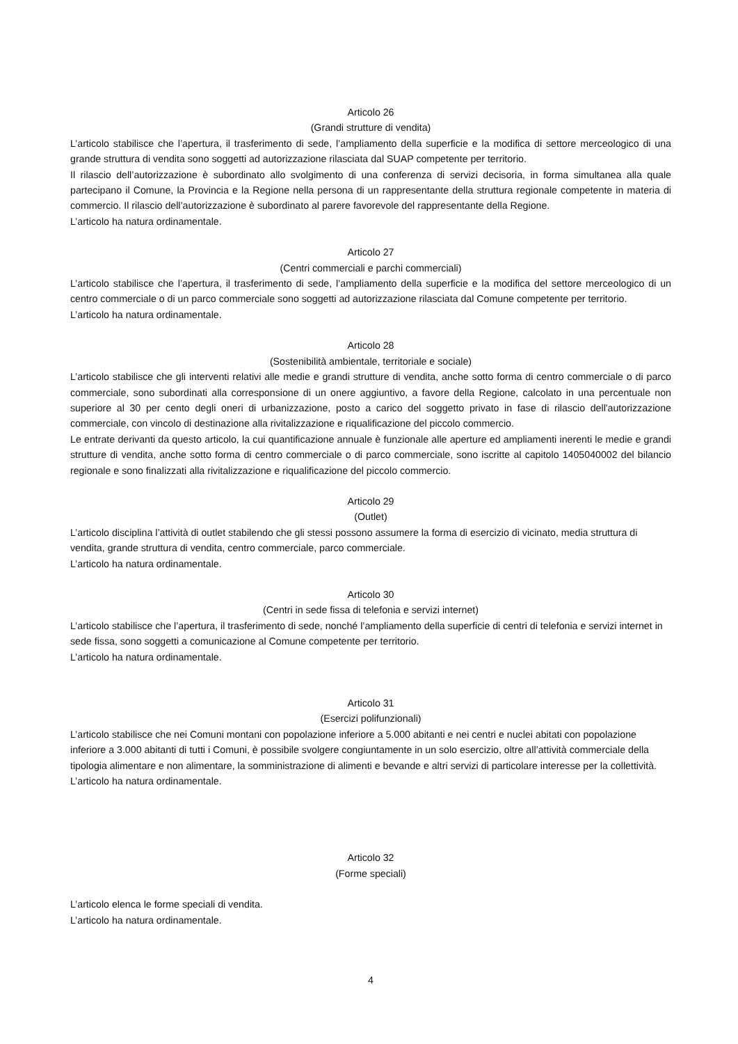Articolo 26
(Grandi strutture di vendita)
L’articolo stabilisce che l’apertura, il trasferimento di sede, l’ampliamento della superficie e la modifica di settore merceologico di una grande struttura di vendita sono soggetti ad autorizzazione rilasciata dal SUAP competente per territorio.
Il rilascio dell’autorizzazione è subordinato allo svolgimento di una conferenza di servizi decisoria, in forma simultanea alla quale partecipano il Comune, la Provincia e la Regione nella persona di un rappresentante della struttura regionale competente in materia di commercio. Il rilascio dell’autorizzazione è subordinato al parere favorevole del rappresentante della Regione.
L’articolo ha natura ordinamentale.
Articolo 27
(Centri commerciali e parchi commerciali)
L’articolo stabilisce che l’apertura, il trasferimento di sede, l’ampliamento della superficie e la modifica del settore merceologico di un centro commerciale o di un parco commerciale sono soggetti ad autorizzazione rilasciata dal Comune competente per territorio.
L’articolo ha natura ordinamentale.
Articolo 28
(Sostenibilità ambientale, territoriale e sociale)
L’articolo stabilisce che gli interventi relativi alle medie e grandi strutture di vendita, anche sotto forma di centro commerciale o di parco commerciale, sono subordinati alla corresponsione di un onere aggiuntivo, a favore della Regione, calcolato in una percentuale non superiore al 30 per cento degli oneri di urbanizzazione, posto a carico del soggetto privato in fase di rilascio dell'autorizzazione commerciale, con vincolo di destinazione alla rivitalizzazione e riqualificazione del piccolo commercio.
Le entrate derivanti da questo articolo, la cui quantificazione annuale è funzionale alle aperture ed ampliamenti inerenti le medie e grandi strutture di vendita, anche sotto forma di centro commerciale o di parco commerciale, sono iscritte al capitolo 1405040002 del bilancio regionale e sono finalizzati alla rivitalizzazione e riqualificazione del piccolo commercio.
Articolo 29
(Outlet)
L’articolo disciplina l’attività di outlet stabilendo che gli stessi possono assumere la forma di esercizio di vicinato, media struttura di vendita, grande struttura di vendita, centro commerciale, parco commerciale.
L’articolo ha natura ordinamentale.
Articolo 30
(Centri in sede fissa di telefonia e servizi internet)
L’articolo stabilisce che l’apertura, il trasferimento di sede, nonché l’ampliamento della superficie di centri di telefonia e servizi internet in sede fissa, sono soggetti a comunicazione al Comune competente per territorio.
L’articolo ha natura ordinamentale.
Articolo 31
(Esercizi polifunzionali)
L’articolo stabilisce che nei Comuni montani con popolazione inferiore a 5.000 abitanti e nei centri e nuclei abitati con popolazione inferiore a 3.000 abitanti di tutti i Comuni, è possibile svolgere congiuntamente in un solo esercizio, oltre all’attività commerciale della tipologia alimentare e non alimentare, la somministrazione di alimenti e bevande e altri servizi di particolare interesse per la collettività.
L’articolo ha natura ordinamentale.
Articolo 32
(Forme speciali)
L’articolo elenca le forme speciali di vendita.
L’articolo ha natura ordinamentale.
4